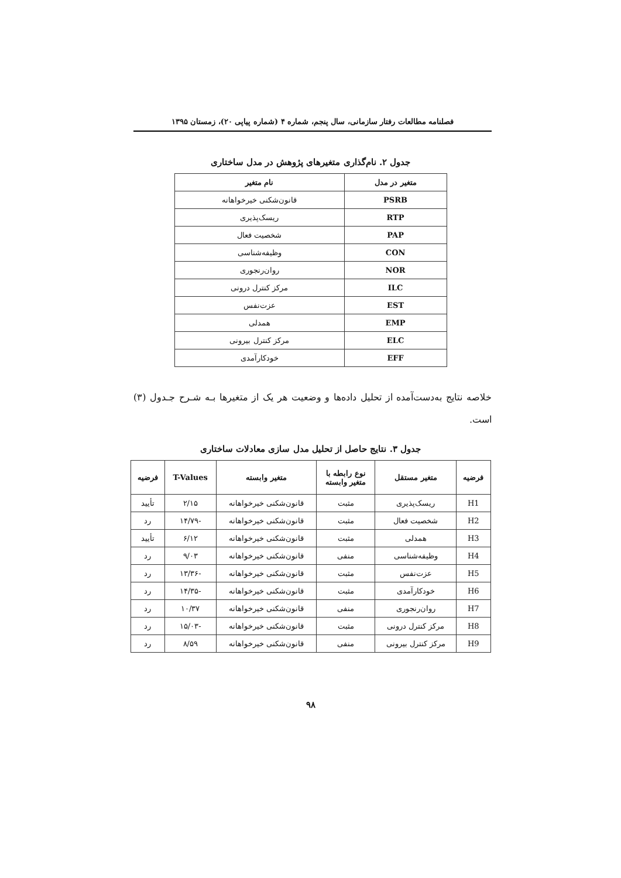فصلنامه مطالعات رفتار سازمانی، سال پنجم، شماره ۴ (شماره پیاپی ۲۰)، زمستان ۱۳۹۵
جدول ۲. نام‌گذاری متغیرهای پژوهش در مدل ساختاری
| متغیر در مدل | نام متغیر |
| --- | --- |
| PSRB | قانون‌شکنی خیرخواهانه |
| RTP | ریسک‌پذیری |
| PAP | شخصیت فعال |
| CON | وظیفه‌شناسی |
| NOR | روان‌رنجوری |
| ILC | مرکز کنترل درونی |
| EST | عزت‌نفس |
| EMP | همدلی |
| ELC | مرکز کنترل بیرونی |
| EFF | خودکارآمدی |
خلاصه نتایج به‌دست‌آمده از تحلیل داده‌ها و وضعیت هر یک از متغیرها بـه شـرح جـدول (۳) است.
جدول ۳. نتایج حاصل از تحلیل مدل سازی معادلات ساختاری
| فرضیه | متغیر مستقل | نوع رابطه با متغیر وابسته | متغیر وابسته | T-Values | فرضیه |
| --- | --- | --- | --- | --- | --- |
| H1 | ریسک‌پذیری | مثبت | قانون‌شکنی خیرخواهانه | ۲/۱۵ | تأیید |
| H2 | شخصیت فعال | مثبت | قانون‌شکنی خیرخواهانه | -۱۴/۷۹ | رد |
| H3 | همدلی | مثبت | قانون‌شکنی خیرخواهانه | ۶/۱۲ | تأیید |
| H4 | وظیفه‌شناسی | منفی | قانون‌شکنی خیرخواهانه | ۹/۰۳ | رد |
| H5 | عزت‌نفس | مثبت | قانون‌شکنی خیرخواهانه | -۱۳/۳۶ | رد |
| H6 | خودکارآمدی | مثبت | قانون‌شکنی خیرخواهانه | -۱۴/۳۵ | رد |
| H7 | روان‌رنجوری | منفی | قانون‌شکنی خیرخواهانه | ۱۰/۳۷ | رد |
| H8 | مرکز کنترل درونی | مثبت | قانون‌شکنی خیرخواهانه | -۱۵/۰۳ | رد |
| H9 | مرکز کنترل بیرونی | منفی | قانون‌شکنی خیرخواهانه | ۸/۵۹ | رد |
۹۸